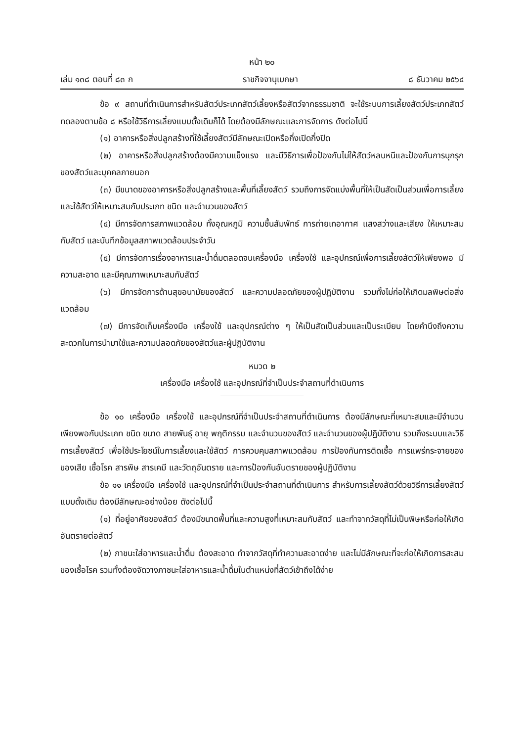หน้า ๒๐
เล่ม ๑๓๘ ตอนที่ ๘๓ ก ราชกิจจานุเบกษา ๘ ธันวาคม ๒๕๖๔
ข้อ ๙ สถานที่ดำเนินการสำหรับสัตว์ประเภทสัตว์เลี้ยงหรือสัตว์จากธรรมชาติ จะใช้ระบบการเลี้ยงสัตว์ประเภทสัตว์ทดลองตามข้อ ๘ หรือใช้วิธีการเลี้ยงแบบดั้งเดิมก็ได้ โดยต้องมีลักษณะและการจัดการ ดังต่อไปนี้
(๑) อาคารหรือสิ่งปลูกสร้างที่ใช้เลี้ยงสัตว์มีลักษณะเปิดหรือกึ่งเปิดกึ่งปิด
(๒) อาคารหรือสิ่งปลูกสร้างต้องมีความแข็งแรง และมีวิธีการเพื่อป้องกันไม่ให้สัตว์หลบหนีและป้องกันการบุกรุกของสัตว์และบุคคลภายนอก
(๓) มีขนาดของอาคารหรือสิ่งปลูกสร้างและพื้นที่เลี้ยงสัตว์ รวมถึงการจัดแบ่งพื้นที่ให้เป็นสัดเป็นส่วนเพื่อการเลี้ยงและใช้สัตว์ให้เหมาะสมกับประเภท ชนิด และจำนวนของสัตว์
(๔) มีการจัดการสภาพแวดล้อม ทั้งอุณหภูมิ ความชื้นสัมพัทธ์ การถ่ายเทอากาศ แสงสว่างและเสียง ให้เหมาะสมกับสัตว์ และบันทึกข้อมูลสภาพแวดล้อมประจำวัน
(๕) มีการจัดการเรื่องอาหารและน้ำดื่มตลอดจนเครื่องมือ เครื่องใช้ และอุปกรณ์เพื่อการเลี้ยงสัตว์ให้เพียงพอ มีความสะอาด และมีคุณภาพเหมาะสมกับสัตว์
(๖) มีการจัดการด้านสุขอนามัยของสัตว์ และความปลอดภัยของผู้ปฏิบัติงาน รวมทั้งไม่ก่อให้เกิดมลพิษต่อสิ่งแวดล้อม
(๗) มีการจัดเก็บเครื่องมือ เครื่องใช้ และอุปกรณ์ต่าง ๆ ให้เป็นสัดเป็นส่วนและเป็นระเบียบ โดยคำนึงถึงความสะดวกในการนำมาใช้และความปลอดภัยของสัตว์และผู้ปฏิบัติงาน
หมวด ๒
เครื่องมือ เครื่องใช้ และอุปกรณ์ที่จำเป็นประจำสถานที่ดำเนินการ
ข้อ ๑๐ เครื่องมือ เครื่องใช้ และอุปกรณ์ที่จำเป็นประจำสถานที่ดำเนินการ ต้องมีลักษณะที่เหมาะสมและมีจำนวนเพียงพอกับประเภท ชนิด ขนาด สายพันธุ์ อายุ พฤติกรรม และจำนวนของสัตว์ และจำนวนของผู้ปฏิบัติงาน รวมถึงระบบและวิธีการเลี้ยงสัตว์ เพื่อใช้ประโยชน์ในการเลี้ยงและใช้สัตว์ การควบคุมสภาพแวดล้อม การป้องกันการติดเชื้อ การแพร่กระจายของของเสีย เชื้อโรค สารพิษ สารเคมี และวัตถุอันตราย และการป้องกันอันตรายของผู้ปฏิบัติงาน
ข้อ ๑๑ เครื่องมือ เครื่องใช้ และอุปกรณ์ที่จำเป็นประจำสถานที่ดำเนินการ สำหรับการเลี้ยงสัตว์ด้วยวิธีการเลี้ยงสัตว์แบบดั้งเดิม ต้องมีลักษณะอย่างน้อย ดังต่อไปนี้
(๑) ที่อยู่อาศัยของสัตว์ ต้องมีขนาดพื้นที่และความสูงที่เหมาะสมกับสัตว์ และทำจากวัสดุที่ไม่เป็นพิษหรือก่อให้เกิดอันตรายต่อสัตว์
(๒) ภาชนะใส่อาหารและน้ำดื่ม ต้องสะอาด ทำจากวัสดุที่ทำความสะอาดง่าย และไม่มีลักษณะที่จะก่อให้เกิดการสะสมของเชื้อโรค รวมทั้งต้องจัดวางภาชนะใส่อาหารและน้ำดื่มในตำแหน่งที่สัตว์เข้าถึงได้ง่าย